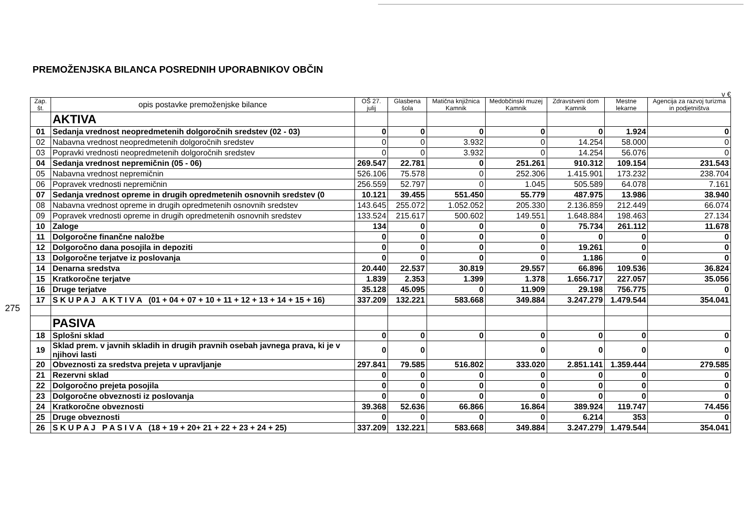PREMOŽENJSKA BILANCA POSREDNIH UPORABNIKOV OBČIN
275
v €
| Zap. št. | opis postavke premoženjske bilance | OŠ 27. julij | Glasbena šola | Matična knjižnica Kamnik | Medobčinski muzej Kamnik | Zdravstveni dom Kamnik | Mestne lekarne | Agencija za razvoj turizma in podjetništva |
| --- | --- | --- | --- | --- | --- | --- | --- | --- |
| | AKTIVA | | | | | | | |
| 01 | Sedanja vrednost neopredmetenih dolgoročnih sredstev (02 - 03) | 0 | 0 | 0 | 0 | 0 | 1.924 | 0 |
| 02 | Nabavna vrednost neopredmetenih dolgoročnih sredstev | 0 | 0 | 3.932 | 0 | 14.254 | 58.000 | 0 |
| 03 | Popravki vrednosti neopredmetenih dolgoročnih sredstev | 0 | 0 | 3.932 | 0 | 14.254 | 56.076 | 0 |
| 04 | Sedanja vrednost nepremičnin (05 - 06) | 269.547 | 22.781 | 0 | 251.261 | 910.312 | 109.154 | 231.543 |
| 05 | Nabavna vrednost nepremičnin | 526.106 | 75.578 | 0 | 252.306 | 1.415.901 | 173.232 | 238.704 |
| 06 | Popravek vrednosti nepremičnin | 256.559 | 52.797 | 0 | 1.045 | 505.589 | 64.078 | 7.161 |
| 07 | Sedanja vrednost opreme in drugih opredmetenih osnovnih sredstev (0 | 10.121 | 39.455 | 551.450 | 55.779 | 487.975 | 13.986 | 38.940 |
| 08 | Nabavna vrednost opreme in drugih opredmetenih osnovnih sredstev | 143.645 | 255.072 | 1.052.052 | 205.330 | 2.136.859 | 212.449 | 66.074 |
| 09 | Popravek vrednosti opreme in drugih opredmetenih osnovnih sredstev | 133.524 | 215.617 | 500.602 | 149.551 | 1.648.884 | 198.463 | 27.134 |
| 10 | Zaloge | 134 | 0 | 0 | 0 | 75.734 | 261.112 | 11.678 |
| 11 | Dolgoročne finančne naložbe | 0 | 0 | 0 | 0 | 0 | 0 | 0 |
| 12 | Dolgoročno dana posojila in depoziti | 0 | 0 | 0 | 0 | 19.261 | 0 | 0 |
| 13 | Dolgoročne terjatve iz poslovanja | 0 | 0 | 0 | 0 | 1.186 | 0 | 0 |
| 14 | Denarna sredstva | 20.440 | 22.537 | 30.819 | 29.557 | 66.896 | 109.536 | 36.824 |
| 15 | Kratkoročne terjatve | 1.839 | 2.353 | 1.399 | 1.378 | 1.656.717 | 227.057 | 35.056 |
| 16 | Druge terjatve | 35.128 | 45.095 | 0 | 11.909 | 29.198 | 756.775 | 0 |
| 17 | S K U P A J A K T I V A (01 + 04 + 07 + 10 + 11 + 12 + 13 + 14 + 15 + 16) | 337.209 | 132.221 | 583.668 | 349.884 | 3.247.279 | 1.479.544 | 354.041 |
| | PASIVA | | | | | | | |
| 18 | Splošni sklad | 0 | 0 | 0 | 0 | 0 | 0 | 0 |
| 19 | Sklad prem. v javnih skladih in drugih pravnih osebah javnega prava, ki je v njihovi lasti | 0 | 0 | | 0 | 0 | 0 | 0 |
| 20 | Obveznosti za sredstva prejeta v upravljanje | 297.841 | 79.585 | 516.802 | 333.020 | 2.851.141 | 1.359.444 | 279.585 |
| 21 | Rezervni sklad | 0 | 0 | 0 | 0 | 0 | 0 | 0 |
| 22 | Dolgoročno prejeta posojila | 0 | 0 | 0 | 0 | 0 | 0 | 0 |
| 23 | Dolgoročne obveznosti iz poslovanja | 0 | 0 | 0 | 0 | 0 | 0 | 0 |
| 24 | Kratkoročne obveznosti | 39.368 | 52.636 | 66.866 | 16.864 | 389.924 | 119.747 | 74.456 |
| 25 | Druge obveznosti | 0 | 0 | 0 | 0 | 6.214 | 353 | 0 |
| 26 | S K U P A J P A S I V A (18 + 19 + 20+ 21 + 22 + 23 + 24 + 25) | 337.209 | 132.221 | 583.668 | 349.884 | 3.247.279 | 1.479.544 | 354.041 |